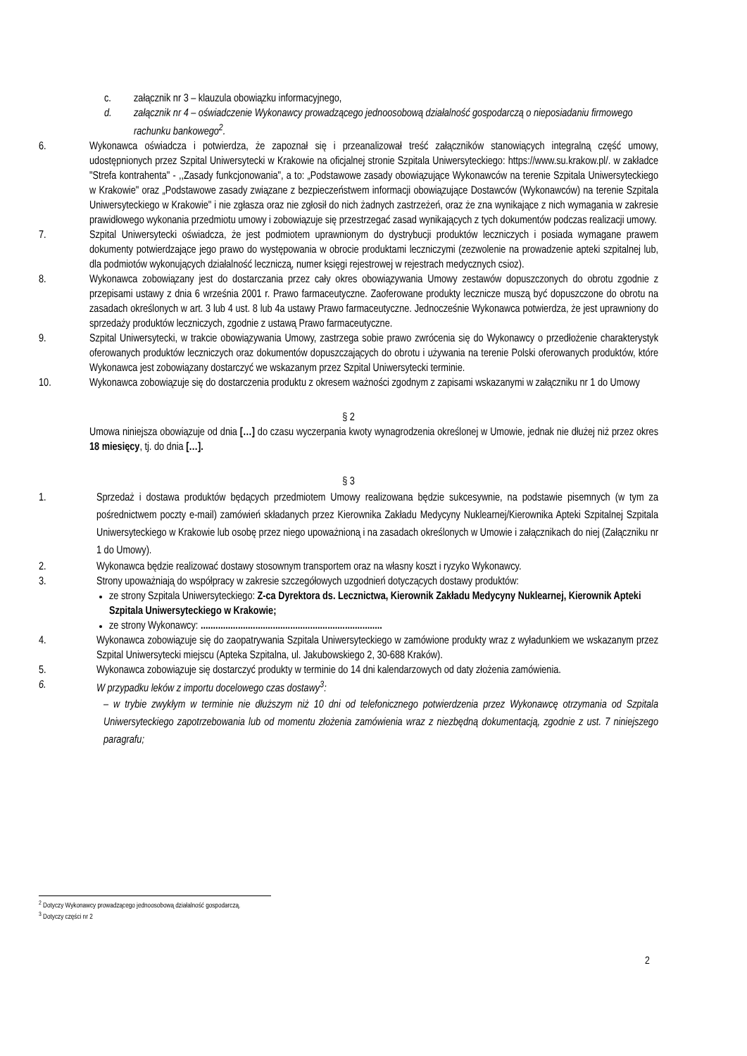c. załącznik nr 3 – klauzula obowiązku informacyjnego,
d. załącznik nr 4 – oświadczenie Wykonawcy prowadzącego jednoosobową działalność gospodarczą o nieposiadaniu firmowego rachunku bankowego<sup>2</sup>.
6. Wykonawca oświadcza i potwierdza, że zapoznał się i przeanalizował treść załączników stanowiących integralną część umowy, udostępnionych przez Szpital Uniwersytecki w Krakowie na oficjalnej stronie Szpitala Uniwersyteckiego: https://www.su.krakow.pl/. w zakładce "Strefa kontrahenta" - ,,Zasady funkcjonowania", a to: „Podstawowe zasady obowiązujące Wykonawców na terenie Szpitala Uniwersyteckiego w Krakowie" oraz „Podstawowe zasady związane z bezpieczeństwem informacji obowiązujące Dostawców (Wykonawców) na terenie Szpitala Uniwersyteckiego w Krakowie" i nie zgłasza oraz nie zgłosił do nich żadnych zastrzeżeń, oraz że zna wynikające z nich wymagania w zakresie prawidłowego wykonania przedmiotu umowy i zobowiązuje się przestrzegać zasad wynikających z tych dokumentów podczas realizacji umowy.
7. Szpital Uniwersytecki oświadcza, że jest podmiotem uprawnionym do dystrybucji produktów leczniczych i posiada wymagane prawem dokumenty potwierdzające jego prawo do występowania w obrocie produktami leczniczymi (zezwolenie na prowadzenie apteki szpitalnej lub, dla podmiotów wykonujących działalność leczniczą, numer księgi rejestrowej w rejestrach medycznych csioz).
8. Wykonawca zobowiązany jest do dostarczania przez cały okres obowiązywania Umowy zestawów dopuszczonych do obrotu zgodnie z przepisami ustawy z dnia 6 września 2001 r. Prawo farmaceutyczne. Zaoferowane produkty lecznicze muszą być dopuszczone do obrotu na zasadach określonych w art. 3 lub 4 ust. 8 lub 4a ustawy Prawo farmaceutyczne. Jednocześnie Wykonawca potwierdza, że jest uprawniony do sprzedaży produktów leczniczych, zgodnie z ustawą Prawo farmaceutyczne.
9. Szpital Uniwersytecki, w trakcie obowiązywania Umowy, zastrzega sobie prawo zwrócenia się do Wykonawcy o przedłożenie charakterystyk oferowanych produktów leczniczych oraz dokumentów dopuszczających do obrotu i używania na terenie Polski oferowanych produktów, które Wykonawca jest zobowiązany dostarczyć we wskazanym przez Szpital Uniwersytecki terminie.
10. Wykonawca zobowiązuje się do dostarczenia produktu z okresem ważności zgodnym z zapisami wskazanymi w załączniku nr 1 do Umowy
§ 2
Umowa niniejsza obowiązuje od dnia […] do czasu wyczerpania kwoty wynagrodzenia określonej w Umowie, jednak nie dłużej niż przez okres 18 miesięcy, tj. do dnia […].
§ 3
1. Sprzedaż i dostawa produktów będących przedmiotem Umowy realizowana będzie sukcesywnie, na podstawie pisemnych (w tym za pośrednictwem poczty e-mail) zamówień składanych przez Kierownika Zakładu Medycyny Nuklearnej/Kierownika Apteki Szpitalnej Szpitala Uniwersyteckiego w Krakowie lub osobę przez niego upoważnioną i na zasadach określonych w Umowie i załącznikach do niej (Załączniku nr 1 do Umowy).
2. Wykonawca będzie realizować dostawy stosownym transportem oraz na własny koszt i ryzyko Wykonawcy.
3. Strony upoważniają do współpracy w zakresie szczegółowych uzgodnień dotyczących dostawy produktów:
ze strony Szpitala Uniwersyteckiego: Z-ca Dyrektora ds. Lecznictwa, Kierownik Zakładu Medycyny Nuklearnej, Kierownik Apteki Szpitala Uniwersyteckiego w Krakowie;
ze strony Wykonawcy: .........................................................................
4. Wykonawca zobowiązuje się do zaopatrywania Szpitala Uniwersyteckiego w zamówione produkty wraz z wyładunkiem we wskazanym przez Szpital Uniwersytecki miejscu (Apteka Szpitalna, ul. Jakubowskiego 2, 30-688 Kraków).
5. Wykonawca zobowiązuje się dostarczyć produkty w terminie do 14 dni kalendarzowych od daty złożenia zamówienia.
6. W przypadku leków z importu docelowego czas dostawy<sup>3</sup>:
– w trybie zwykłym w terminie nie dłuższym niż 10 dni od telefonicznego potwierdzenia przez Wykonawcę otrzymania od Szpitala Uniwersyteckiego zapotrzebowania lub od momentu złożenia zamówienia wraz z niezbędną dokumentacją, zgodnie z ust. 7 niniejszego paragrafu;
<sup>2</sup> Dotyczy Wykonawcy prowadzącego jednoosobową działalność gospodarczą.
<sup>3</sup> Dotyczy części nr 2
2